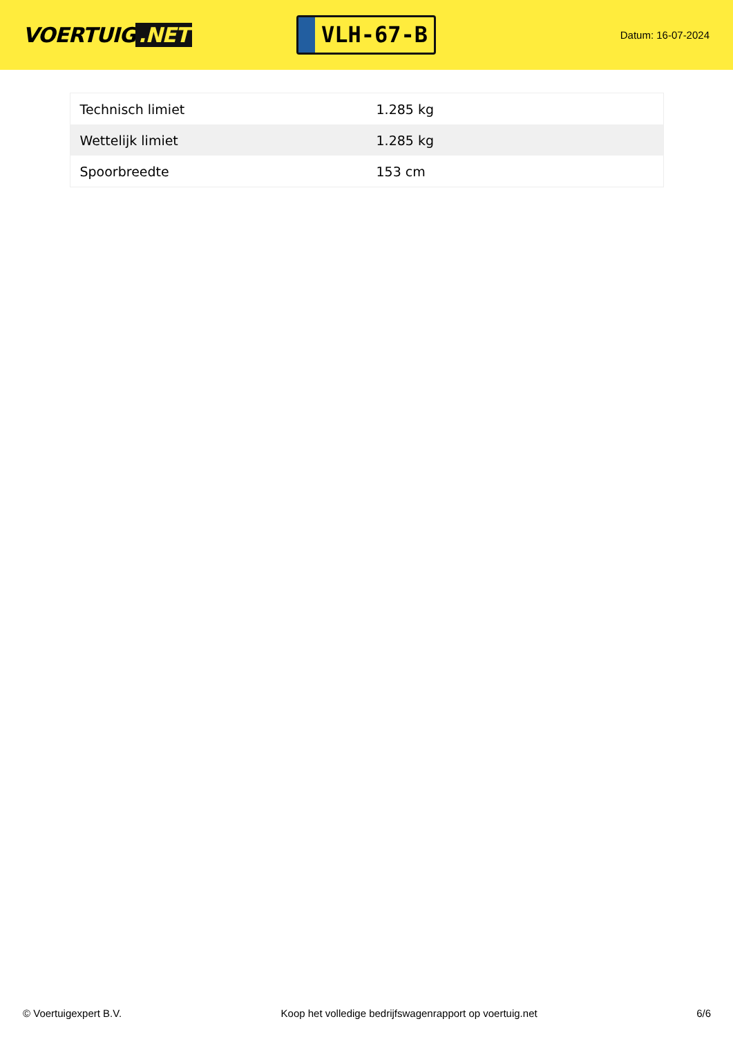VOERTUIG.NET
VLH-67-B
Datum: 16-07-2024
| Technisch limiet | 1.285 kg |
| Wettelijk limiet | 1.285 kg |
| Spoorbreedte | 153 cm |
© Voertuigexpert B.V. Koop het volledige bedrijfswagenrapport op voertuig.net 6/6